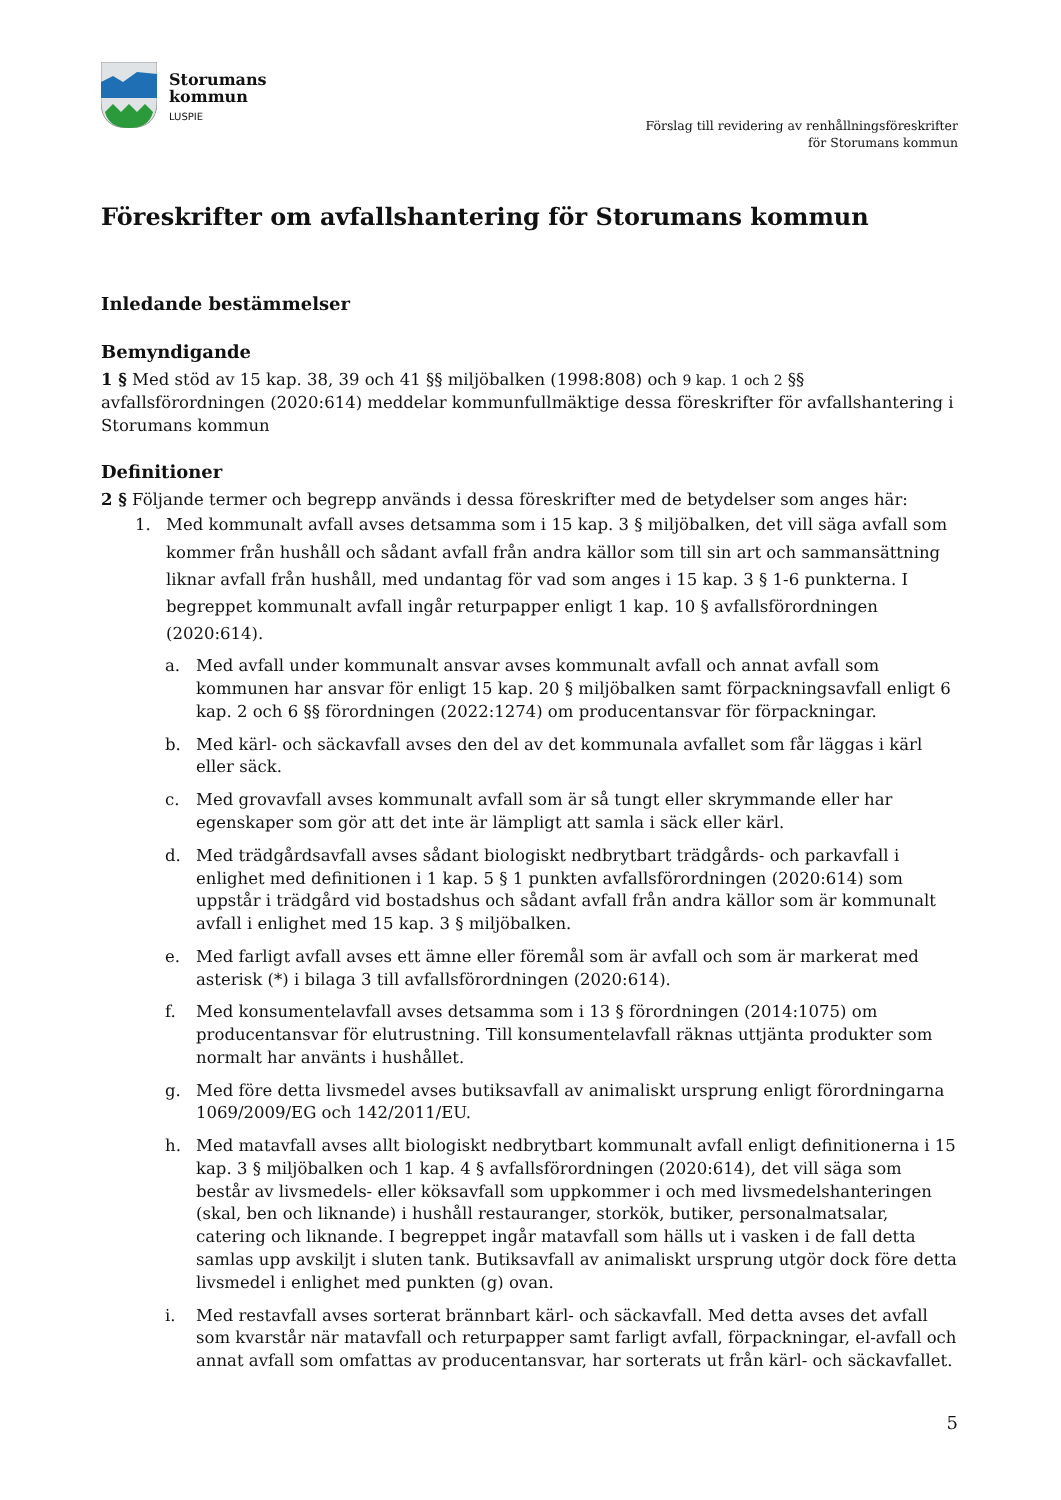Storumans
kommun
LUSPIE
Förslag till revidering av renhållningsföreskrifter
för Storumans kommun
Föreskrifter om avfallshantering för Storumans kommun
Inledande bestämmelser
Bemyndigande
1 § Med stöd av 15 kap. 38, 39 och 41 §§ miljöbalken (1998:808) och 9 kap. 1 och 2 §§ avfallsförordningen (2020:614) meddelar kommunfullmäktige dessa föreskrifter för avfallshantering i Storumans kommun
Definitioner
2 § Följande termer och begrepp används i dessa föreskrifter med de betydelser som anges här:
1. Med kommunalt avfall avses detsamma som i 15 kap. 3 § miljöbalken, det vill säga avfall som kommer från hushåll och sådant avfall från andra källor som till sin art och sammansättning liknar avfall från hushåll, med undantag för vad som anges i 15 kap. 3 § 1-6 punkterna. I begreppet kommunalt avfall ingår returpapper enligt 1 kap. 10 § avfallsförordningen (2020:614).
a. Med avfall under kommunalt ansvar avses kommunalt avfall och annat avfall som kommunen har ansvar för enligt 15 kap. 20 § miljöbalken samt förpackningsavfall enligt 6 kap. 2 och 6 §§ förordningen (2022:1274) om producentansvar för förpackningar.
b. Med kärl- och säckavfall avses den del av det kommunala avfallet som får läggas i kärl eller säck.
c. Med grovavfall avses kommunalt avfall som är så tungt eller skrymmande eller har egenskaper som gör att det inte är lämpligt att samla i säck eller kärl.
d. Med trädgårdsavfall avses sådant biologiskt nedbrytbart trädgårds- och parkavfall i enlighet med definitionen i 1 kap. 5 § 1 punkten avfallsförordningen (2020:614) som uppstår i trädgård vid bostadshus och sådant avfall från andra källor som är kommunalt avfall i enlighet med 15 kap. 3 § miljöbalken.
e. Med farligt avfall avses ett ämne eller föremål som är avfall och som är markerat med asterisk (*) i bilaga 3 till avfallsförordningen (2020:614).
f. Med konsumentelavfall avses detsamma som i 13 § förordningen (2014:1075) om producentansvar för elutrustning. Till konsumentelavfall räknas uttjänta produkter som normalt har använts i hushållet.
g. Med före detta livsmedel avses butiksavfall av animaliskt ursprung enligt förordningarna 1069/2009/EG och 142/2011/EU.
h. Med matavfall avses allt biologiskt nedbrytbart kommunalt avfall enligt definitionerna i 15 kap. 3 § miljöbalken och 1 kap. 4 § avfallsförordningen (2020:614), det vill säga som består av livsmedels- eller köksavfall som uppkommer i och med livsmedelshanteringen (skal, ben och liknande) i hushåll restauranger, storkök, butiker, personalmatsalar, catering och liknande. I begreppet ingår matavfall som hälls ut i vasken i de fall detta samlas upp avskiljt i sluten tank. Butiksavfall av animaliskt ursprung utgör dock före detta livsmedel i enlighet med punkten (g) ovan.
i. Med restavfall avses sorterat brännbart kärl- och säckavfall. Med detta avses det avfall som kvarstår när matavfall och returpapper samt farligt avfall, förpackningar, el-avfall och annat avfall som omfattas av producentansvar, har sorterats ut från kärl- och säckavfallet.
5